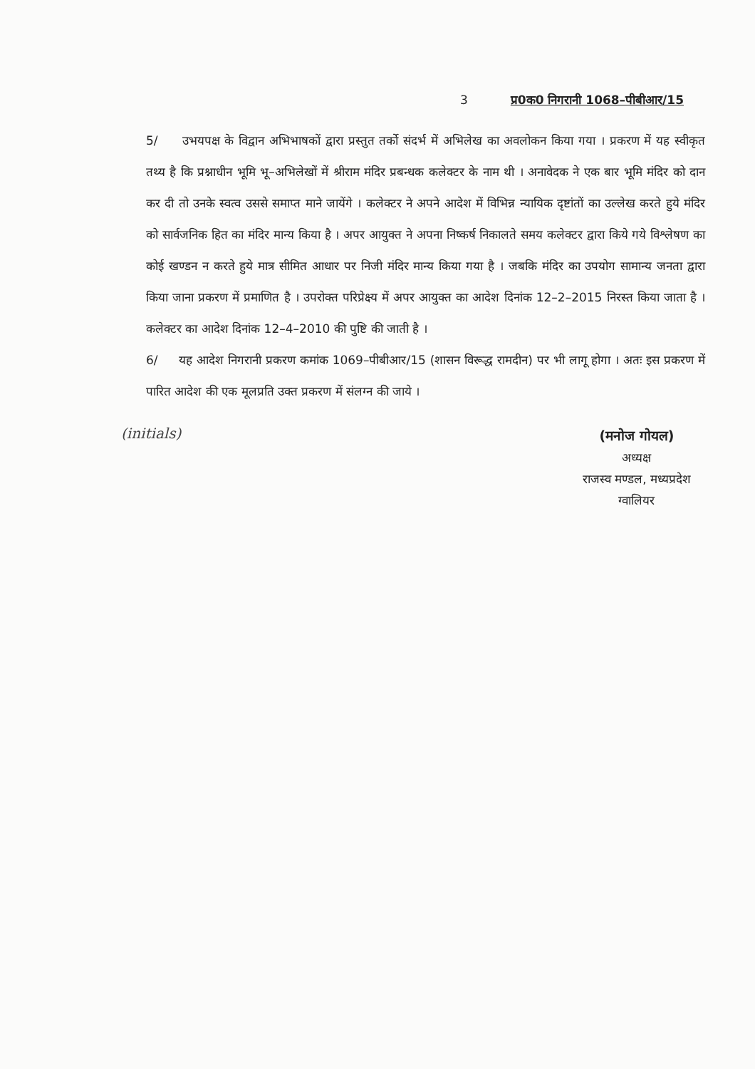3 प्र0क0 निगरानी 1068–पीबीआर/15
5/ उभयपक्ष के विद्वान अभिभाषकों द्वारा प्रस्तुत तर्को संदर्भ में अभिलेख का अवलोकन किया गया । प्रकरण में यह स्वीकृत तथ्य है कि प्रश्नाधीन भूमि भू–अभिलेखों में श्रीराम मंदिर प्रबन्धक कलेक्टर के नाम थी । अनावेदक ने एक बार भूमि मंदिर को दान कर दी तो उनके स्वत्व उससे समाप्त माने जायेंगे । कलेक्टर ने अपने आदेश में विभिन्न न्यायिक दृष्टांतों का उल्लेख करते हुये मंदिर को सार्वजनिक हित का मंदिर मान्य किया है । अपर आयुक्त ने अपना निष्कर्ष निकालते समय कलेक्टर द्वारा किये गये विश्लेषण का कोई खण्डन न करते हुये मात्र सीमित आधार पर निजी मंदिर मान्य किया गया है । जबकि मंदिर का उपयोग सामान्य जनता द्वारा किया जाना प्रकरण में प्रमाणित है । उपरोक्त परिप्रेक्ष्य में अपर आयुक्त का आदेश दिनांक 12–2–2015 निरस्त किया जाता है । कलेक्टर का आदेश दिनांक 12–4–2010 की पुष्टि की जाती है ।
6/ यह आदेश निगरानी प्रकरण कमांक 1069–पीबीआर/15 (शासन विरूद्ध रामदीन) पर भी लागू होगा । अतः इस प्रकरण में पारित आदेश की एक मूलप्रति उक्त प्रकरण में संलग्न की जाये ।
(initials)
(मनोज गोयल)
अध्यक्ष
राजस्व मण्डल, मध्यप्रदेश
ग्वालियर